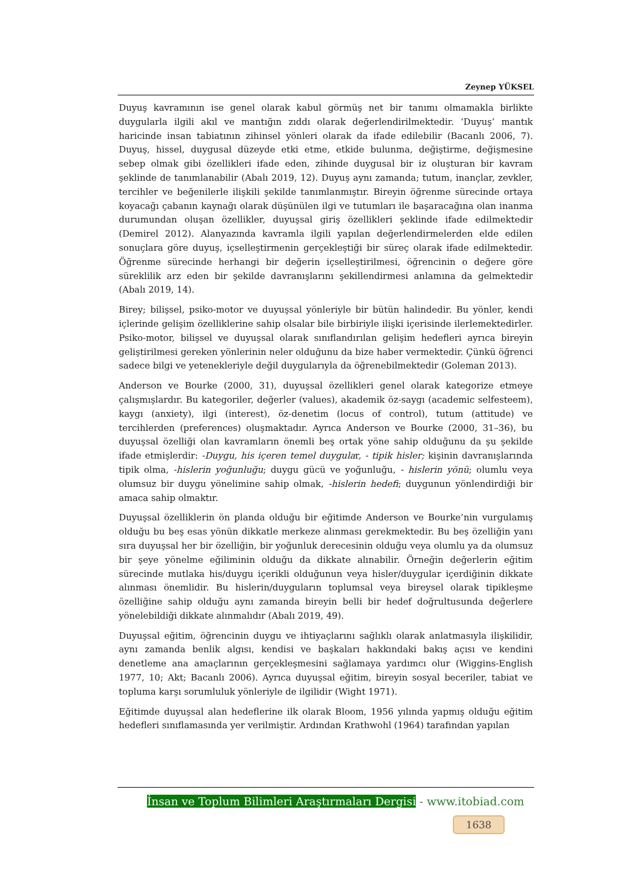Zeynep YÜKSEL
Duyuş kavramının ise genel olarak kabul görmüş net bir tanımı olmamakla birlikte duygularla ilgili akıl ve mantığın zıddı olarak değerlendirilmektedir. ‘Duyuş’ mantık haricinde insan tabiatının zihinsel yönleri olarak da ifade edilebilir (Bacanlı 2006, 7). Duyuş, hissel, duygusal düzeyde etki etme, etkide bulunma, değiştirme, değişmesine sebep olmak gibi özellikleri ifade eden, zihinde duygusal bir iz oluşturan bir kavram şeklinde de tanımlanabilir (Abalı 2019, 12). Duyuş aynı zamanda; tutum, inançlar, zevkler, tercihler ve beğenilerle ilişkili şekilde tanımlanmıştır. Bireyin öğrenme sürecinde ortaya koyacağı çabanın kaynağı olarak düşünülen ilgi ve tutumları ile başaracağına olan inanma durumundan oluşan özellikler, duyuşsal giriş özellikleri şeklinde ifade edilmektedir (Demirel 2012). Alanyazında kavramla ilgili yapılan değerlendirmelerden elde edilen sonuçlara göre duyuş, içselleştirmenin gerçekleştiği bir süreç olarak ifade edilmektedir. Öğrenme sürecinde herhangi bir değerin içselleştirilmesi, öğrencinin o değere göre süreklilik arz eden bir şekilde davranışlarını şekillendirmesi anlamına da gelmektedir (Abalı 2019, 14).
Birey; bilişsel, psiko-motor ve duyuşsal yönleriyle bir bütün halindedir. Bu yönler, kendi içlerinde gelişim özelliklerine sahip olsalar bile birbiriyle ilişki içerisinde ilerlemektedirler. Psiko-motor, bilişsel ve duyuşsal olarak sınıflandırılan gelişim hedefleri ayrıca bireyin geliştirilmesi gereken yönlerinin neler olduğunu da bize haber vermektedir. Çünkü öğrenci sadece bilgi ve yetenekleriyle değil duygularıyla da öğrenebilmektedir (Goleman 2013).
Anderson ve Bourke (2000, 31), duyuşsal özellikleri genel olarak kategorize etmeye çalışmışlardır. Bu kategoriler, değerler (values), akademik öz-saygı (academic selfesteem), kaygı (anxiety), ilgi (interest), öz-denetim (locus of control), tutum (attitude) ve tercihlerden (preferences) oluşmaktadır. Ayrıca Anderson ve Bourke (2000, 31–36), bu duyuşsal özelliği olan kavramların önemli beş ortak yöne sahip olduğunu da şu şekilde ifade etmişlerdir: -Duygu, his içeren temel duygular, - tipik hisler; kişinin davranışlarında tipik olma, -hislerin yoğunluğu; duygu gücü ve yoğunluğu, - hislerin yönü; olumlu veya olumsuz bir duygu yönelimine sahip olmak, -hislerin hedefi; duygunun yönlendirdiği bir amaca sahip olmaktır.
Duyuşsal özelliklerin ön planda olduğu bir eğitimde Anderson ve Bourke’nin vurgulamış olduğu bu beş esas yönün dikkatle merkeze alınması gerekmektedir. Bu beş özelliğin yanı sıra duyuşsal her bir özelliğin, bir yoğunluk derecesinin olduğu veya olumlu ya da olumsuz bir şeye yönelme eğiliminin olduğu da dikkate alınabilir. Örneğin değerlerin eğitim sürecinde mutlaka his/duygu içerikli olduğunun veya hisler/duygular içerdiğinin dikkate alınması önemlidir. Bu hislerin/duyguların toplumsal veya bireysel olarak tipikleşme özelliğine sahip olduğu aynı zamanda bireyin belli bir hedef doğrultusunda değerlere yönelebildiği dikkate alınmalıdır (Abalı 2019, 49).
Duyuşsal eğitim, öğrencinin duygu ve ihtiyaçlarını sağlıklı olarak anlatmasıyla ilişkilidir, aynı zamanda benlik algısı, kendisi ve başkaları hakkındaki bakış açısı ve kendini denetleme ana amaçlarının gerçekleşmesini sağlamaya yardımcı olur (Wiggins-English 1977, 10; Akt; Bacanlı 2006). Ayrıca duyuşsal eğitim, bireyin sosyal beceriler, tabiat ve topluma karşı sorumluluk yönleriyle de ilgilidir (Wight 1971).
Eğitimde duyuşsal alan hedeflerine ilk olarak Bloom, 1956 yılında yapmış olduğu eğitim hedefleri sınıflamasında yer verilmiştir. Ardından Krathwohl (1964) tarafından yapılan
İnsan ve Toplum Bilimleri Araştırmaları Dergisi - www.itobiad.com
1638